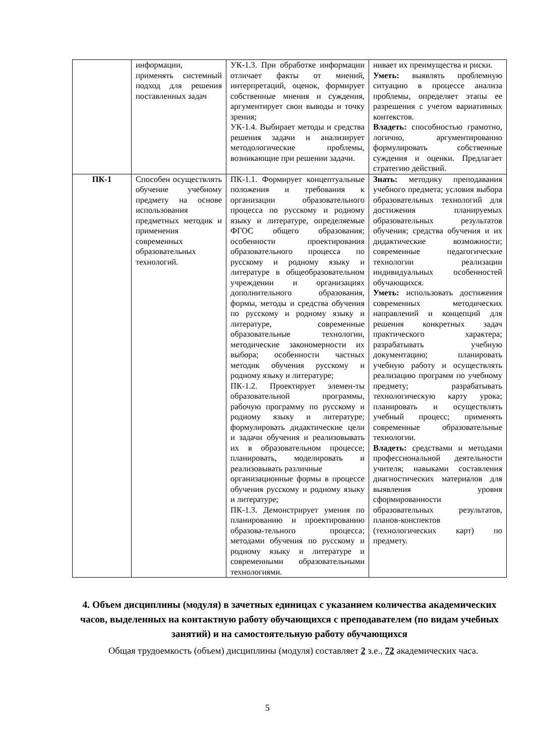| | информации, применять системный подход для решения поставленных задач | УК-1.3. При обработке информации отличает факты от мнений, интерпретаций, оценок, формирует собственные мнения и суждения, аргументирует свои выводы и точку зрения; УК-1.4. Выбирает методы и средства решения задачи и анализирует методологические проблемы, возникающие при решении задачи. | нивает их преимущества и риски. Уметь: выявлять проблемную ситуацию в процессе анализа проблемы, определяет этапы ее разрешения с учетом вариативных контекстов. Владеть: способностью грамотно, логично, аргументированно формулировать собственные суждения и оценки. Предлагает стратегию действий. |
| ПК-1 | Способен осуществлять обучение учебному предмету на основе использования предметных методик и применения современных образовательных технологий. | ПК-1.1. Формирует концептуальные положения и требования к организации образовательного процесса по русскому и родному языку и литературе, определяемые ФГОС общего образования; особенности проектирования образовательного процесса по русскому и родному языку и литературе в общеобразовательном учреждении и организациях дополнительного образования, формы, методы и средства обучения по русскому и родному языку и литературе, современные образовательные технологии, методические закономерности их выбора; особенности частных методик обучения русскому и родному языку и литературе; ПК-1.2. Проектирует элемен-ты образовательной программы, рабочую программу по русскому и родному языку и литературе; формулировать дидактические цели и задачи обучения и реализовывать их в образовательном процессе; планировать, моделировать и реализовывать различные организационные формы в процессе обучения русскому и родному языку и литературе; ПК-1.3. Демонстрирует умения по планированию и проектированию образова-тельного процесса; методами обучения по русскому и родному языку и литературе и современными образовательными технологиями. | Знать: методику преподавания учебного предмета; условия выбора образовательных технологий для достижения планируемых образовательных результатов обучения; средства обучения и их дидактические возможности; современные педагогические технологии реализации индивидуальных особенностей обучающихся. Уметь: использовать достижения современных методических направлений и концепций для решения конкретных задач практического характера; разрабатывать учебную документацию; планировать учебную работу и осуществлять реализацию программ по учебному предмету; разрабатывать технологическую карту урока; планировать и осуществлять учебный процесс; применять современные образовательные технологии. Владеть: средствами и методами профессиональной деятельности учителя; навыками составления диагностических материалов для выявления уровня сформированности образовательных результатов, планов-конспектов (технологических карт) по предмету. |
4. Объем дисциплины (модуля) в зачетных единицах с указанием количества академических часов, выделенных на контактную работу обучающихся с преподавателем (по видам учебных занятий) и на самостоятельную работу обучающихся
Общая трудоемкость (объем) дисциплины (модуля) составляет 2 з.е., 72 академических часа.
5